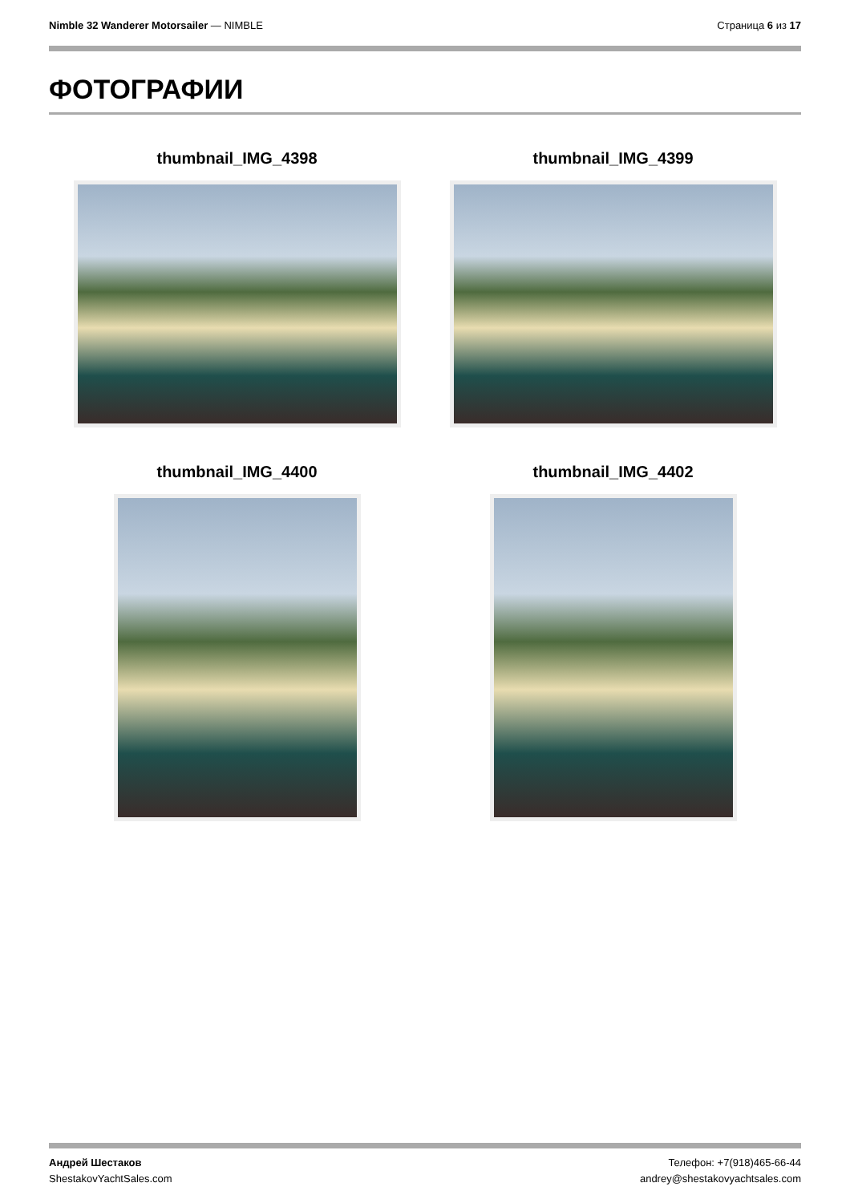Nimble 32 Wanderer Motorsailer — NIMBLE
Страница 6 из 17
ФОТОГРАФИИ
thumbnail_IMG_4398
thumbnail_IMG_4399
thumbnail_IMG_4400
thumbnail_IMG_4402
Андрей Шестаков
ShestakovYachtSales.com
Телефон: +7(918)465-66-44
andrey@shestakovyachtsales.com